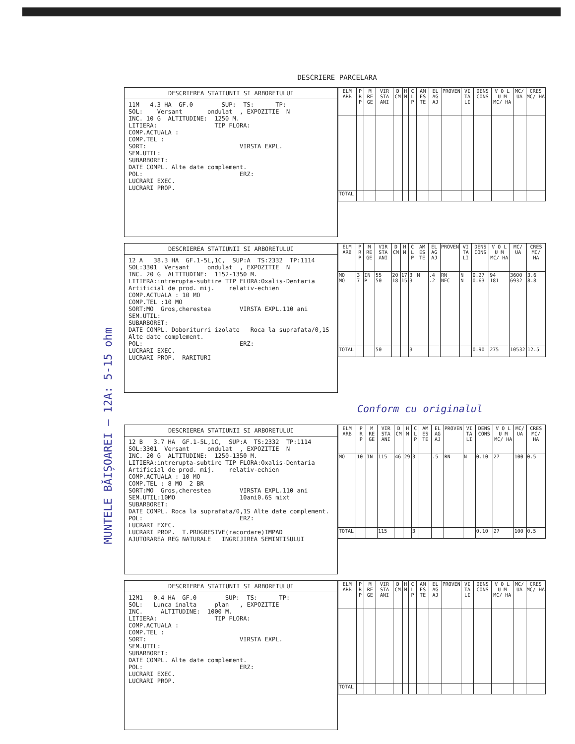DESCRIERE PARCELARA
DESCRIEREA STATIUNII SI ARBORETULUI
11M   4.3 HA  GF.0        SUP:  TS:      TP:
SOL:    Versant       ondulat  , EXPOZITIE  N
INC. 10 G  ALTITUDINE:  1250 M.
LITIERA:                TIP FLORA:
COMP.ACTUALA :
COMP.TEL :
SORT:                          VIRSTA EXPL.
SEM.UTIL:
SUBARBORET:
DATE COMPL. Alte date complement.
POL:                           ERZ:
LUCRARI EXEC.
LUCRARI PROP.
| ELM ARB | P R P | M RE GE | VIR STA ANI | D CM | H M | C L P | AM ES TE | EL AG AJ | PROVEN | VI TA LI | DENS CONS | V O L U M MC/ HA | MC/ UA | CRES MC/ HA |
| --- | --- | --- | --- | --- | --- | --- | --- | --- | --- | --- | --- | --- | --- | --- |
| TOTAL | | | | | | | | | | | | | | |
DESCRIEREA STATIUNII SI ARBORETULUI
12 A   38.3 HA  GF.1-5L,1C,  SUP:A  TS:2332  TP:1114
SOL:3301  Versant     ondulat  , EXPOZITIE  N
INC. 20 G  ALTITUDINE:  1152-1350 M.
LITIERA:intrerupta-subtire TIP FLORA:Oxalis-Dentaria
Artificial de prod. mij.    relativ-echien
COMP.ACTUALA : 10 MO
COMP.TEL :10 MO
SORT:MO  Gros,cherestea        VIRSTA EXPL.110 ani
SEM.UTIL:
SUBARBORET:
DATE COMPL. Doboriturri izolate   Roca la suprafata/0,1S
Alte date complement.
POL:                           ERZ:
LUCRARI EXEC.
LUCRARI PROP.  RARITURI
| ELM ARB | P R P | M RE GE | VIR STA ANI | D CM | H M | C L P | AM ES TE | EL AG AJ | PROVEN | VI TA LI | DENS CONS | V O L U M MC/ HA | MC/ UA | CRES MC/ HA |
| --- | --- | --- | --- | --- | --- | --- | --- | --- | --- | --- | --- | --- | --- | --- |
| MO MO | 3 7 | IN P | 55 50 | 20 18 | 17 15 | 3 3 | M | .4 .2 | RN NEC | N N | 0.27 0.63 | 94 181 | 3600 6932 | 3.6 8.8 |
| TOTAL | | | 50 | | | 3 | | | | | 0.90 | 275 | 10532 | 12.5 |
Conform cu originalul
DESCRIEREA STATIUNII SI ARBORETULUI
12 B   3.7 HA  GF.1-5L,1C,  SUP:A  TS:2332  TP:1114
SOL:3301  Versant     ondulat  , EXPOZITIE  N
INC. 20 G  ALTITUDINE:  1250-1350 M.
LITIERA:intrerupta-subtire TIP FLORA:Oxalis-Dentaria
Artificial de prod. mij.    relativ-echien
COMP.ACTUALA : 10 MO
COMP.TEL : 8 MO  2 BR
SORT:MO  Gros,cherestea        VIRSTA EXPL.110 ani
SEM.UTIL:10MO                  10ani0.6S mixt
SUBARBORET:
DATE COMPL. Roca la suprafata/0,1S Alte date complement.
POL:                           ERZ:
LUCRARI EXEC.
LUCRARI PROP.  T.PROGRESIVE(racordare)IMPAD
AJUTORAREA REG NATURALE   INGRIJIREA SEMINTISULUI
| ELM ARB | P R P | M RE GE | VIR STA ANI | D CM | H M | C L P | AM ES TE | EL AG AJ | PROVEN | VI TA LI | DENS CONS | V O L U M MC/ HA | MC/ UA | CRES MC/ HA |
| --- | --- | --- | --- | --- | --- | --- | --- | --- | --- | --- | --- | --- | --- | --- |
| MO | 10 | IN | 115 | 46 | 29 | 3 | | .5 | RN | N | 0.10 | 27 | 100 | 0.5 |
| TOTAL | | | 115 | | | 3 | | | | | 0.10 | 27 | 100 | 0.5 |
DESCRIEREA STATIUNII SI ARBORETULUI
12M1   0.4 HA  GF.0        SUP:  TS:      TP:
SOL:   Lunca inalta     plan   , EXPOZITIE
INC.     ALTITUDINE:  1000 M.
LITIERA:                TIP FLORA:
COMP.ACTUALA :
COMP.TEL :
SORT:                          VIRSTA EXPL.
SEM.UTIL:
SUBARBORET:
DATE COMPL. Alte date complement.
POL:                           ERZ:
LUCRARI EXEC.
LUCRARI PROP.
| ELM ARB | P R P | M RE GE | VIR STA ANI | D CM | H M | C L P | AM ES TE | EL AG AJ | PROVEN | VI TA LI | DENS CONS | V O L U M MC/ HA | MC/ UA | CRES MC/ HA |
| --- | --- | --- | --- | --- | --- | --- | --- | --- | --- | --- | --- | --- | --- | --- |
| TOTAL | | | | | | | | | | | | | | |
MUNTELE BĂIȘOAREI – 12A: 5-15 ohm